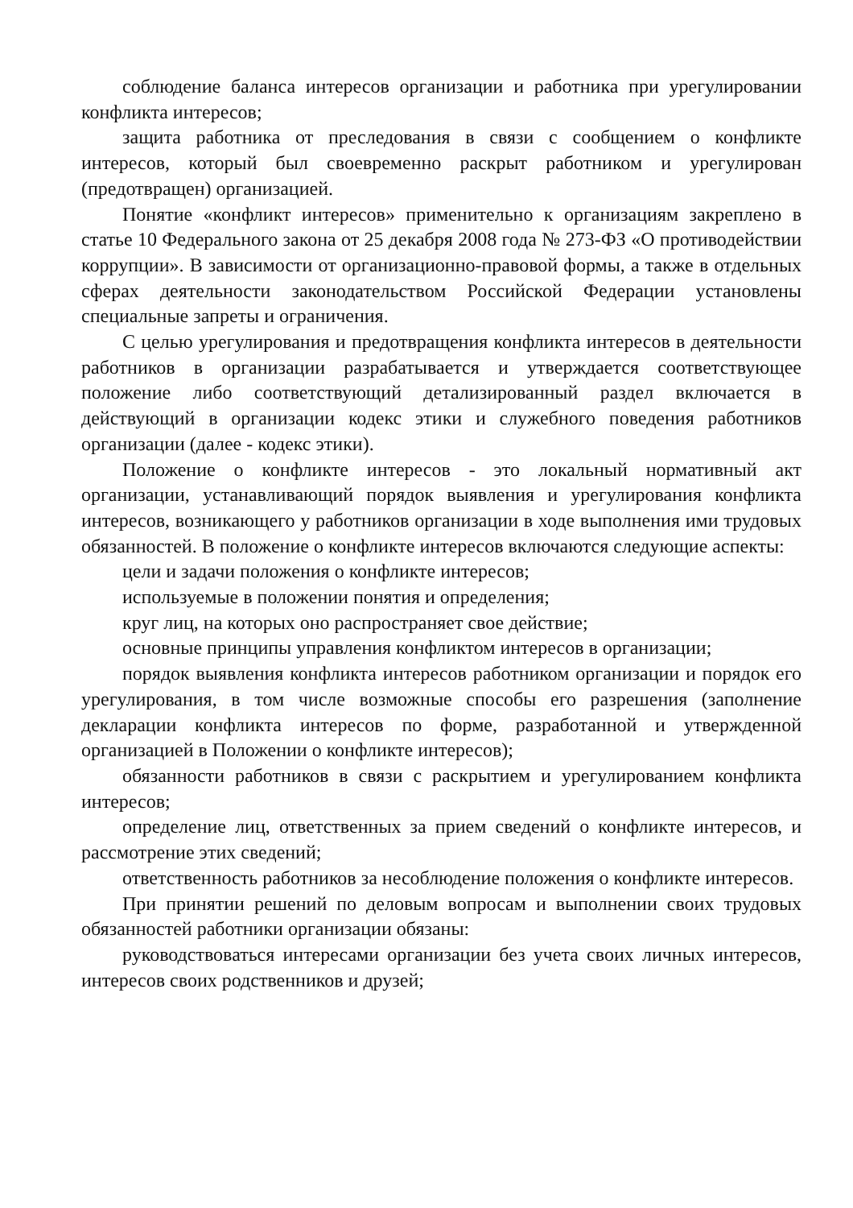соблюдение баланса интересов организации и работника при урегулировании конфликта интересов;
защита работника от преследования в связи с сообщением о конфликте интересов, который был своевременно раскрыт работником и урегулирован (предотвращен) организацией.
Понятие «конфликт интересов» применительно к организациям закреплено в статье 10 Федерального закона от 25 декабря 2008 года № 273-ФЗ «О противодействии коррупции». В зависимости от организационно-правовой формы, а также в отдельных сферах деятельности законодательством Российской Федерации установлены специальные запреты и ограничения.
С целью урегулирования и предотвращения конфликта интересов в деятельности работников в организации разрабатывается и утверждается соответствующее положение либо соответствующий детализированный раздел включается в действующий в организации кодекс этики и служебного поведения работников организации (далее - кодекс этики).
Положение о конфликте интересов - это локальный нормативный акт организации, устанавливающий порядок выявления и урегулирования конфликта интересов, возникающего у работников организации в ходе выполнения ими трудовых обязанностей. В положение о конфликте интересов включаются следующие аспекты:
цели и задачи положения о конфликте интересов;
используемые в положении понятия и определения;
круг лиц, на которых оно распространяет свое действие;
основные принципы управления конфликтом интересов в организации;
порядок выявления конфликта интересов работником организации и порядок его урегулирования, в том числе возможные способы его разрешения (заполнение декларации конфликта интересов по форме, разработанной и утвержденной организацией в Положении о конфликте интересов);
обязанности работников в связи с раскрытием и урегулированием конфликта интересов;
определение лиц, ответственных за прием сведений о конфликте интересов, и рассмотрение этих сведений;
ответственность работников за несоблюдение положения о конфликте интересов.
При принятии решений по деловым вопросам и выполнении своих трудовых обязанностей работники организации обязаны:
руководствоваться интересами организации без учета своих личных интересов, интересов своих родственников и друзей;